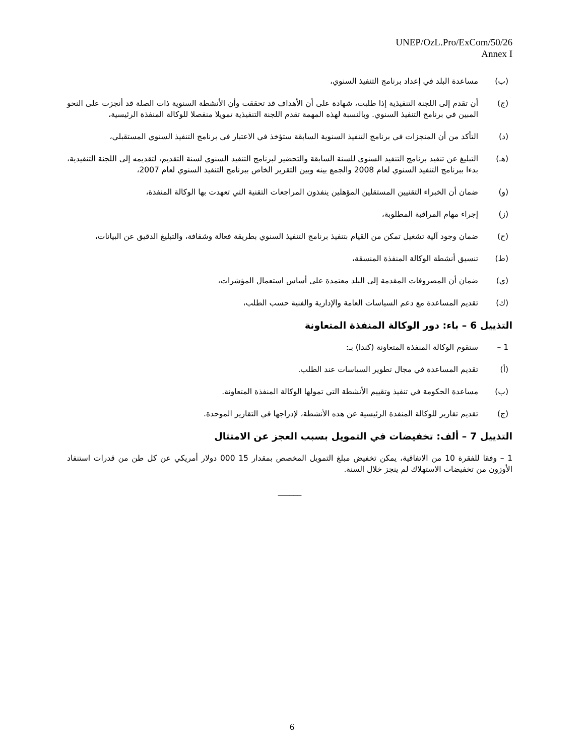UNEP/OzL.Pro/ExCom/50/26
Annex I
(ب) مساعدة البلد في إعداد برنامج التنفيذ السنوي،
(ج) أن تقدم إلى اللجنة التنفيذية إذا طلبت، شهادة على أن الأهداف قد تحققت وأن الأنشطة السنوية ذات الصلة قد أنجزت على النحو المبين في برنامج التنفيذ السنوي. وبالنسبة لهذه المهمة تقدم اللجنة التنفيذية تمويلا منفصلا للوكالة المنفذة الرئيسية،
(د) التأكد من أن المنجزات في برنامج التنفيذ السنوية السابقة ستؤخذ في الاعتبار في برنامج التنفيذ السنوي المستقبلي،
(هـ) التبليغ عن تنفيذ برنامج التنفيذ السنوي للسنة السابقة والتحضير لبرنامج التنفيذ السنوي لسنة التقديم، لتقديمه إلى اللجنة التنفيذية، بدءا ببرنامج التنفيذ السنوي لعام 2008 والجمع بينه وبين التقرير الخاص ببرنامج التنفيذ السنوي لعام 2007،
(و) ضمان أن الخبراء التقنيين المستقلين المؤهلين ينفذون المراجعات التقنية التي تعهدت بها الوكالة المنفذة،
(ز) إجراء مهام المراقبة المطلوبة،
(ح) ضمان وجود آلية تشغيل تمكن من القيام بتنفيذ برنامج التنفيذ السنوي بطريقة فعالة وشفافة، والتبليغ الدقيق عن البيانات،
(ط) تنسيق أنشطة الوكالة المنفذة المنسقة،
(ي) ضمان أن المصروفات المقدمة إلى البلد معتمدة على أساس استعمال المؤشرات،
(ك) تقديم المساعدة مع دعم السياسات العامة والإدارية والفنية حسب الطلب،
التذييل 6 – باء: دور الوكالة المنفذة المتعاونة
1 – ستقوم الوكالة المنفذة المتعاونة (كندا) بـ:
(أ) تقديم المساعدة في مجال تطوير السياسات عند الطلب.
(ب) مساعدة الحكومة في تنفيذ وتقييم الأنشطة التي تمولها الوكالة المنفذة المتعاونة.
(ج) تقديم تقارير للوكالة المنفذة الرئيسية عن هذه الأنشطة، لإدراجها في التقارير الموحدة.
التذييل 7 – ألف: تخفيضات في التمويل بسبب العجز عن الامتثال
1 – وفقا للفقرة 10 من الاتفاقية، يمكن تخفيض مبلغ التمويل المخصص بمقدار 15 000 دولار أمريكي عن كل طن من قدرات استنفاد الأوزون من تخفيضات الاستهلاك لم ينجز خلال السنة.
______
6